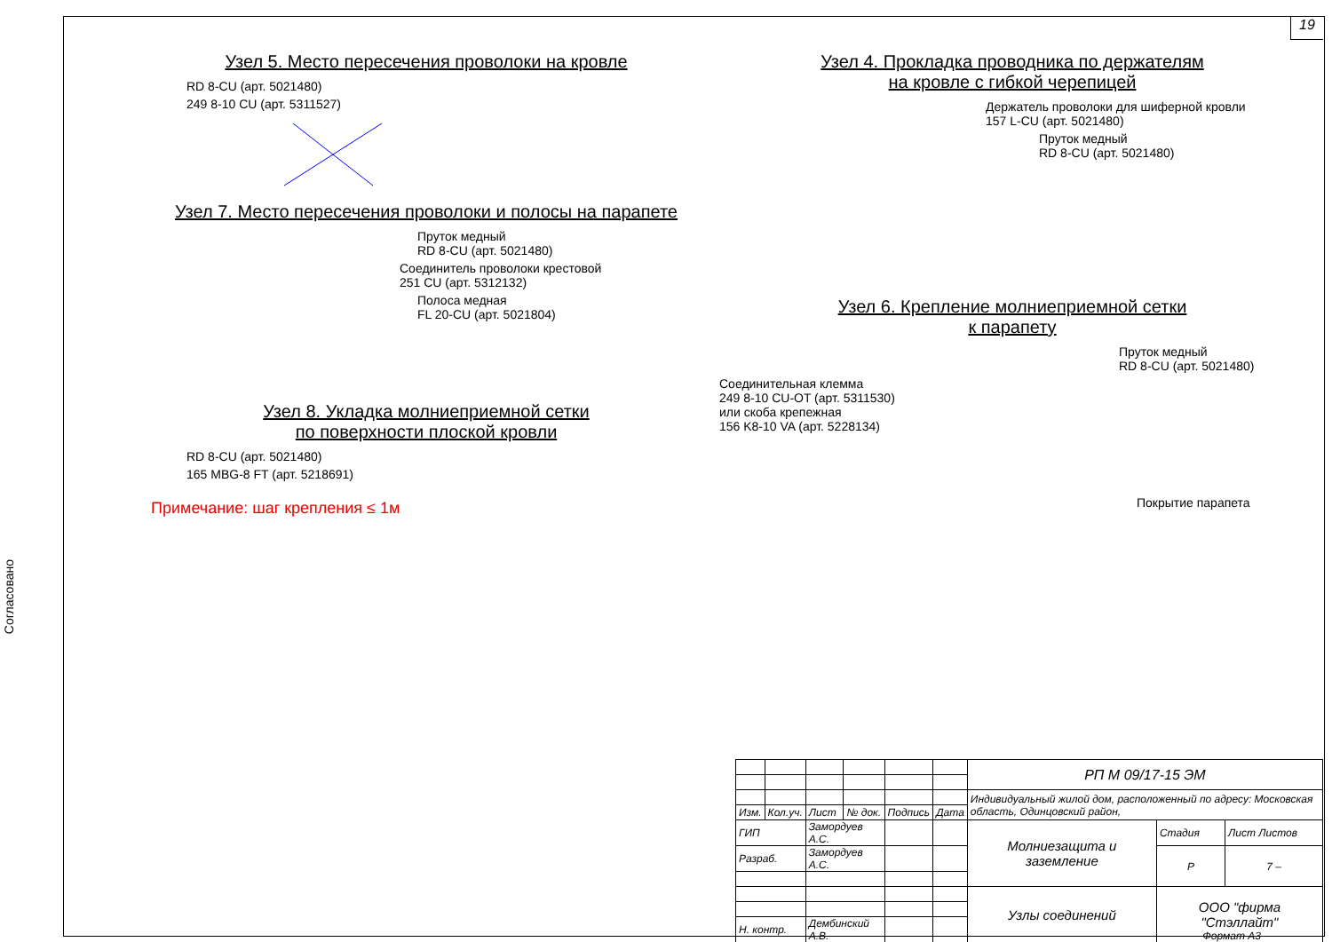19
Согласовано
Узел 5. Место пересечения проволоки на кровле
RD 8-CU (арт. 5021480)
249 8-10 CU (арт. 5311527)
Узел 7. Место пересечения проволоки и полосы на парапете
Пруток медный
RD 8-CU (арт. 5021480)
Соединитель проволоки крестовой
251 CU (арт. 5312132)
Полоса медная
FL 20-CU (арт. 5021804)
Узел 8. Укладка молниеприемной сетки
по поверхности плоской кровли
RD 8-CU (арт. 5021480)
165 MBG-8 FT (арт. 5218691)
Примечание: шаг крепления ≤ 1м
Узел 4. Прокладка проводника по держателям
на кровле с гибкой черепицей
Держатель проволоки для шиферной кровли
157 L-CU (арт. 5021480)
Пруток медный
RD 8-CU (арт. 5021480)
Узел 6. Крепление молниеприемной сетки
к парапету
Пруток медный
RD 8-CU (арт. 5021480)
Соединительная клемма
249 8-10 CU-OT (арт. 5311530)
или скоба крепежная
156 K8-10 VA (арт. 5228134)
Покрытие парапета
| | | | | | | РП М 09/17-15 ЭМ | | |
| | | | | | | Индивидуальный жилой дом, расположенный по адресу: Московская область, Одинцовский район, | | |
| Изм. | Кол.уч. | Лист | № док. | Подпись | Дата | | | |
| ГИП | | Замордуев А.С. | | | | Молниезащита и заземление | Стадия | Лист Листов |
| Разраб. | | Замордуев А.С. | | | | | Р | 7 – |
| | | | | | | Узлы соединений | ООО "фирма "Стэллайт" | |
| Н. контр. | | Дембинский А.В. | | | | | | |
Формат А3